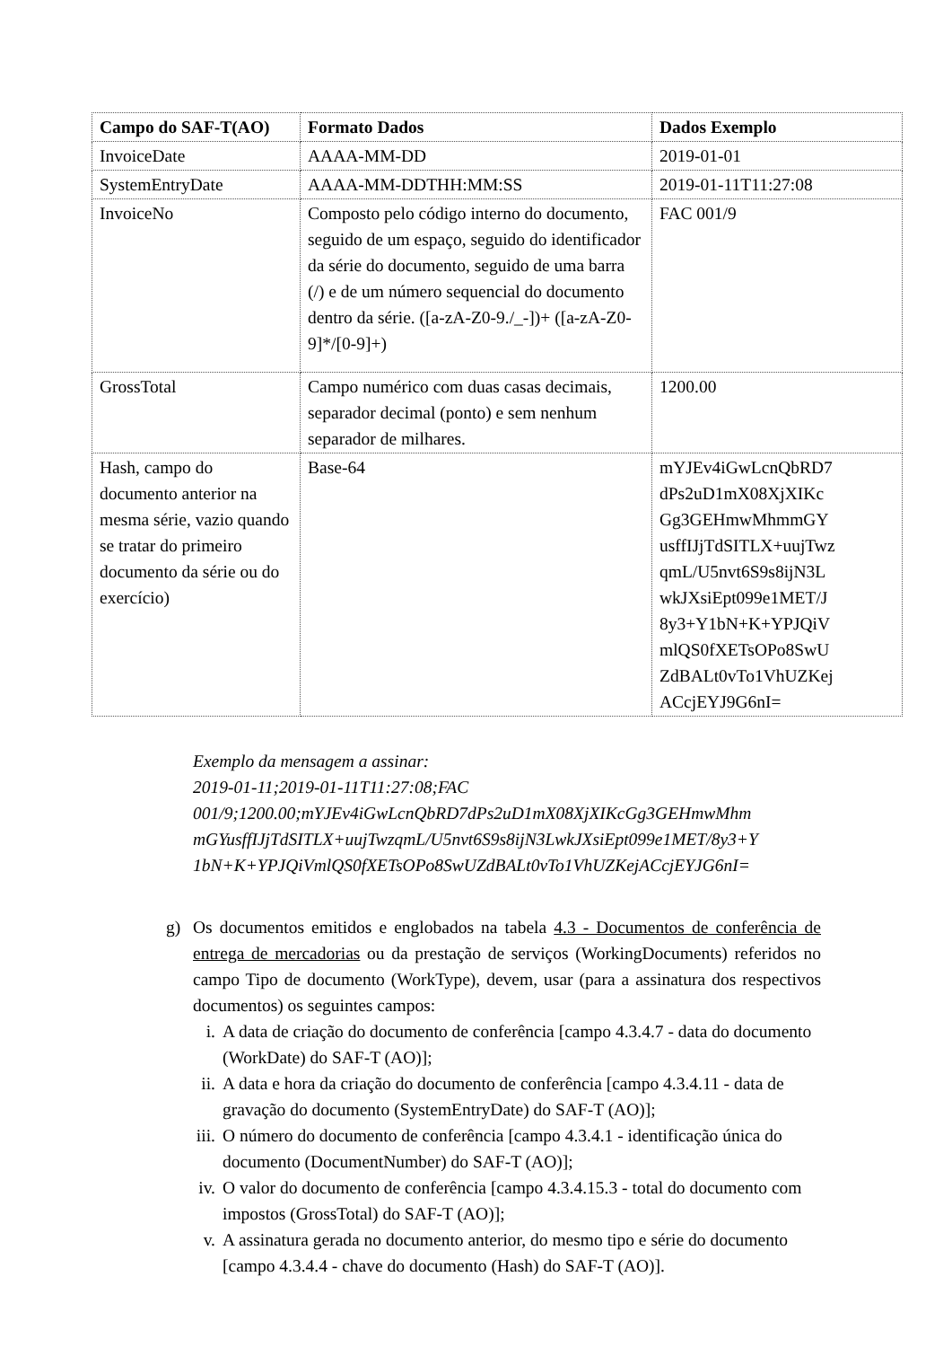| Campo do SAF-T(AO) | Formato Dados | Dados Exemplo |
| --- | --- | --- |
| InvoiceDate | AAAA-MM-DD | 2019-01-01 |
| SystemEntryDate | AAAA-MM-DDTHH:MM:SS | 2019-01-11T11:27:08 |
| InvoiceNo | Composto pelo código interno do documento, seguido de um espaço, seguido do identificador da série do documento, seguido de uma barra (/) e de um número sequencial do documento dentro da série. ([a-zA-Z0-9./_-])+ ([a-zA-Z0-9]*/[0-9]+) | FAC 001/9 |
| GrossTotal | Campo numérico com duas casas decimais, separador decimal (ponto) e sem nenhum separador de milhares. | 1200.00 |
| Hash, campo do documento anterior na mesma série, vazio quando se tratar do primeiro documento da série ou do exercício) | Base-64 | mYJEv4iGwLcnQbRD7 dPs2uD1mX08XjXIKc Gg3GEHmwMhmmGY usffIJjTdSITLX+uujTwz qmL/U5nvt6S9s8ijN3L wkJXsiEpt099e1MET/J 8y3+Y1bN+K+YPJQiV mlQS0fXETsOPo8SwU ZdBALt0vTo1VhUZKej ACcjEYJ9G6nI= |
Exemplo da mensagem a assinar:
2019-01-11;2019-01-11T11:27:08;FAC
001/9;1200.00;mYJEv4iGwLcnQbRD7dPs2uD1mX08XjXIKcGg3GEHmwMhm mGYusffIJjTdSITLX+uujTwzqmL/U5nvt6S9s8ijN3LwkJXsiEpt099e1MET/8y3+Y 1bN+K+YPJQiVmlQS0fXETsOPo8SwUZdBALt0vTo1VhUZKejACcjEYJG6nI=
g) Os documentos emitidos e englobados na tabela 4.3 - Documentos de conferência de entrega de mercadorias ou da prestação de serviços (WorkingDocuments) referidos no campo Tipo de documento (WorkType), devem, usar (para a assinatura dos respectivos documentos) os seguintes campos:
i. A data de criação do documento de conferência [campo 4.3.4.7 - data do documento (WorkDate) do SAF-T (AO)];
ii. A data e hora da criação do documento de conferência [campo 4.3.4.11 - data de gravação do documento (SystemEntryDate) do SAF-T (AO)];
iii. O número do documento de conferência [campo 4.3.4.1 - identificação única do documento (DocumentNumber) do SAF-T (AO)];
iv. O valor do documento de conferência [campo 4.3.4.15.3 - total do documento com impostos (GrossTotal) do SAF-T (AO)];
v. A assinatura gerada no documento anterior, do mesmo tipo e série do documento [campo 4.3.4.4 - chave do documento (Hash) do SAF-T (AO)].